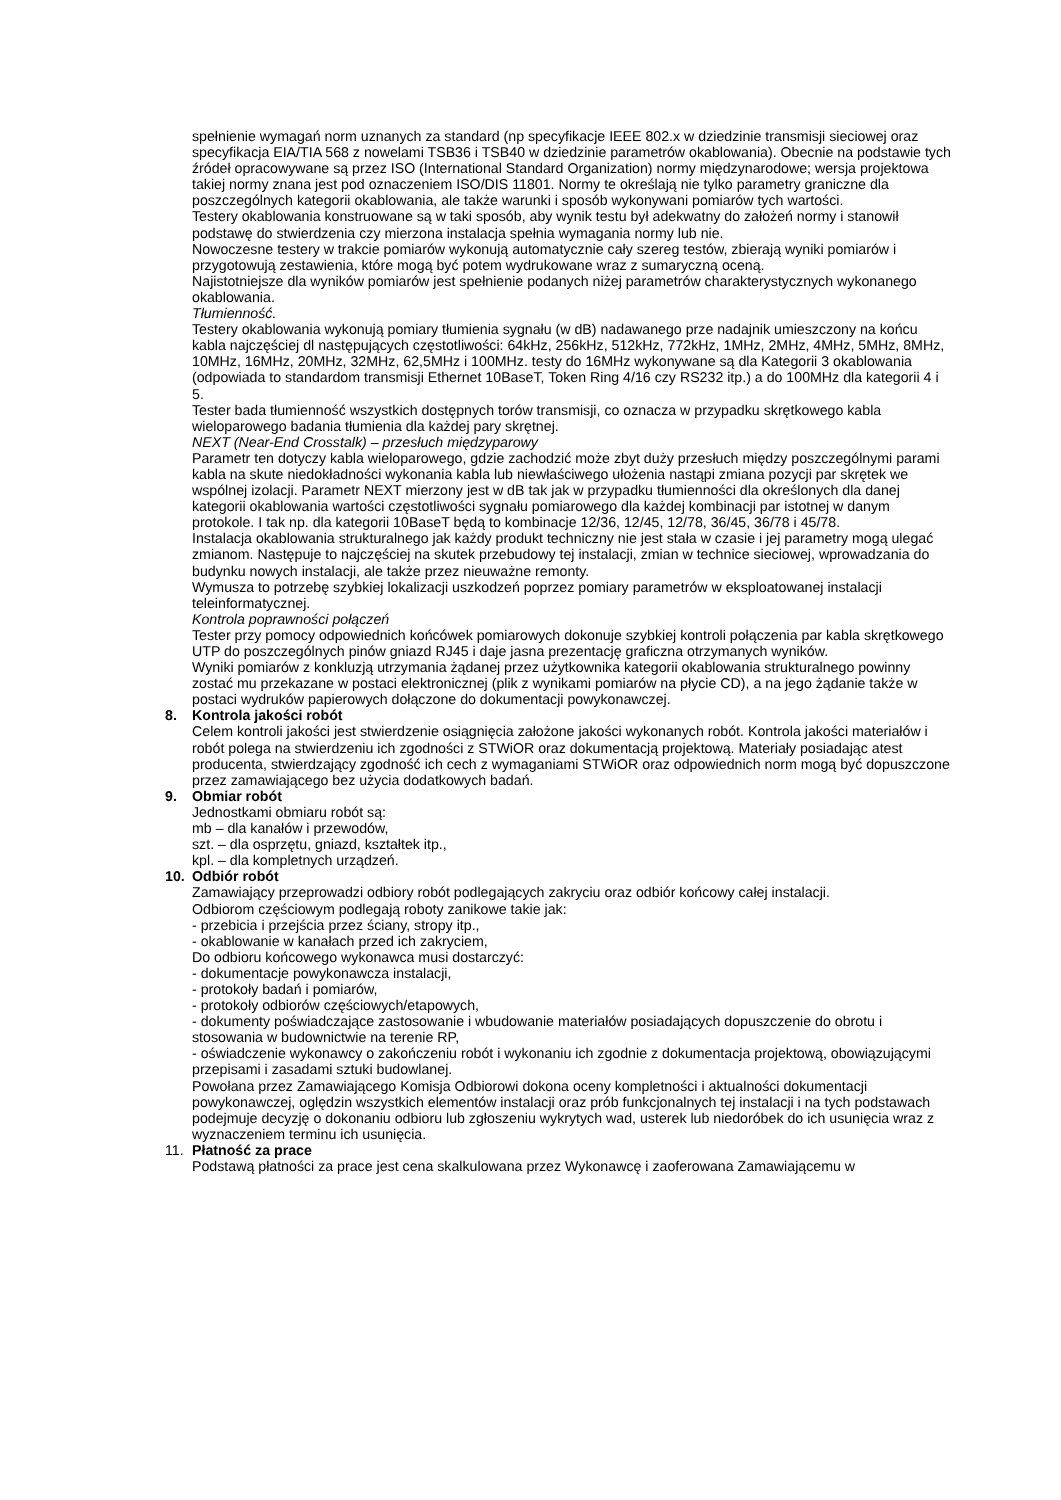spełnienie wymagań norm uznanych za standard (np specyfikacje IEEE 802.x w dziedzinie transmisji sieciowej oraz specyfikacja EIA/TIA 568 z nowelami TSB36 i TSB40 w dziedzinie parametrów okablowania). Obecnie na podstawie tych źródeł opracowywane są przez ISO (International Standard Organization) normy międzynarodowe; wersja projektowa takiej normy znana jest pod oznaczeniem ISO/DIS 11801. Normy te określają nie tylko parametry graniczne dla poszczególnych kategorii okablowania, ale także warunki i sposób wykonywani pomiarów tych wartości.
Testery okablowania konstruowane są w taki sposób, aby wynik testu był adekwatny do założeń normy i stanowił podstawę do stwierdzenia czy mierzona instalacja spełnia wymagania normy lub nie.
Nowoczesne testery w trakcie pomiarów wykonują automatycznie cały szereg testów, zbierają wyniki pomiarów i przygotowują zestawienia, które mogą być potem wydrukowane wraz z sumaryczną oceną.
Najistotniejsze dla wyników pomiarów jest spełnienie podanych niżej parametrów charakterystycznych wykonanego okablowania.
Tłumienność.
Testery okablowania wykonują pomiary tłumienia sygnału (w dB) nadawanego prze nadajnik umieszczony na końcu kabla najczęściej dl następujących częstotliwości: 64kHz, 256kHz, 512kHz, 772kHz, 1MHz, 2MHz, 4MHz, 5MHz, 8MHz, 10MHz, 16MHz, 20MHz, 32MHz, 62,5MHz i 100MHz. testy do 16MHz wykonywane są dla Kategorii 3 okablowania (odpowiada to standardom transmisji Ethernet 10BaseT, Token Ring 4/16 czy RS232 itp.) a do 100MHz dla kategorii 4 i 5.
Tester bada tłumienność wszystkich dostępnych torów transmisji, co oznacza w przypadku skrętkowego kabla wieloparowego badania tłumienia dla każdej pary skrętnej.
NEXT (Near-End Crosstalk) – przesłuch międzyparowy
Parametr ten dotyczy kabla wieloparowego, gdzie zachodzić może zbyt duży przesłuch między poszczególnymi parami kabla na skute niedokładności wykonania kabla lub niewłaściwego ułożenia nastąpi zmiana pozycji par skrętek we wspólnej izolacji. Parametr NEXT mierzony jest w dB tak jak w przypadku tłumienności dla określonych dla danej kategorii okablowania wartości częstotliwości sygnału pomiarowego dla każdej kombinacji par istotnej w danym protokole. I tak np. dla kategorii 10BaseT będą to kombinacje 12/36, 12/45, 12/78, 36/45, 36/78 i 45/78.
Instalacja okablowania strukturalnego jak każdy produkt techniczny nie jest stała w czasie i jej parametry mogą ulegać zmianom. Następuje to najczęściej na skutek przebudowy tej instalacji, zmian w technice sieciowej, wprowadzania do budynku nowych instalacji, ale także przez nieuważne remonty.
Wymusza to potrzebę szybkiej lokalizacji uszkodzeń poprzez pomiary parametrów w eksploatowanej instalacji teleinformatycznej.
Kontrola poprawności połączeń
Tester przy pomocy odpowiednich końcówek pomiarowych dokonuje szybkiej kontroli połączenia par kabla skrętkowego UTP do poszczególnych pinów gniazd RJ45 i daje jasna prezentację graficzna otrzymanych wyników.
Wyniki pomiarów z konkluzją utrzymania żądanej przez użytkownika kategorii okablowania strukturalnego powinny zostać mu przekazane w postaci elektronicznej (plik z wynikami pomiarów na płycie CD), a na jego żądanie także w postaci wydruków papierowych dołączone do dokumentacji powykonawczej.
8. Kontrola jakości robót
Celem kontroli jakości jest stwierdzenie osiągnięcia założone jakości wykonanych robót. Kontrola jakości materiałów i robót polega na stwierdzeniu ich zgodności z STWiOR oraz dokumentacją projektową. Materiały posiadając atest producenta, stwierdzający zgodność ich cech z wymaganiami STWiOR oraz odpowiednich norm mogą być dopuszczone przez zamawiającego bez użycia dodatkowych badań.
9. Obmiar robót
Jednostkami obmiaru robót są:
mb – dla kanałów i przewodów,
szt. – dla osprzętu, gniazd, kształtek itp.,
kpl. – dla kompletnych urządzeń.
10. Odbiór robót
Zamawiający przeprowadzi odbiory robót podlegających zakryciu oraz odbiór końcowy całej instalacji.
Odbiorom częściowym podlegają roboty zanikowe takie jak:
- przebicia i przejścia przez ściany, stropy itp.,
- okablowanie w kanałach przed ich zakryciem,
Do odbioru końcowego wykonawca musi dostarczyć:
- dokumentacje powykonawcza instalacji,
- protokoły badań i pomiarów,
- protokoły odbiorów częściowych/etapowych,
- dokumenty poświadczające zastosowanie i wbudowanie materiałów posiadających dopuszczenie do obrotu i stosowania w budownictwie na terenie RP,
- oświadczenie wykonawcy o zakończeniu robót i wykonaniu ich zgodnie z dokumentacja projektową, obowiązującymi przepisami i zasadami sztuki budowlanej.
Powołana przez Zamawiającego Komisja Odbiorowi dokona oceny kompletności i aktualności dokumentacji powykonawczej, oględzin wszystkich elementów instalacji oraz prób funkcjonalnych tej instalacji i na tych podstawach podejmuje decyzję o dokonaniu odbioru lub zgłoszeniu wykrytych wad, usterek lub niedoróbek do ich usunięcia wraz z wyznaczeniem terminu ich usunięcia.
11. Płatność za prace
Podstawą płatności za prace jest cena skalkulowana przez Wykonawcę i zaoferowana Zamawiającemu w